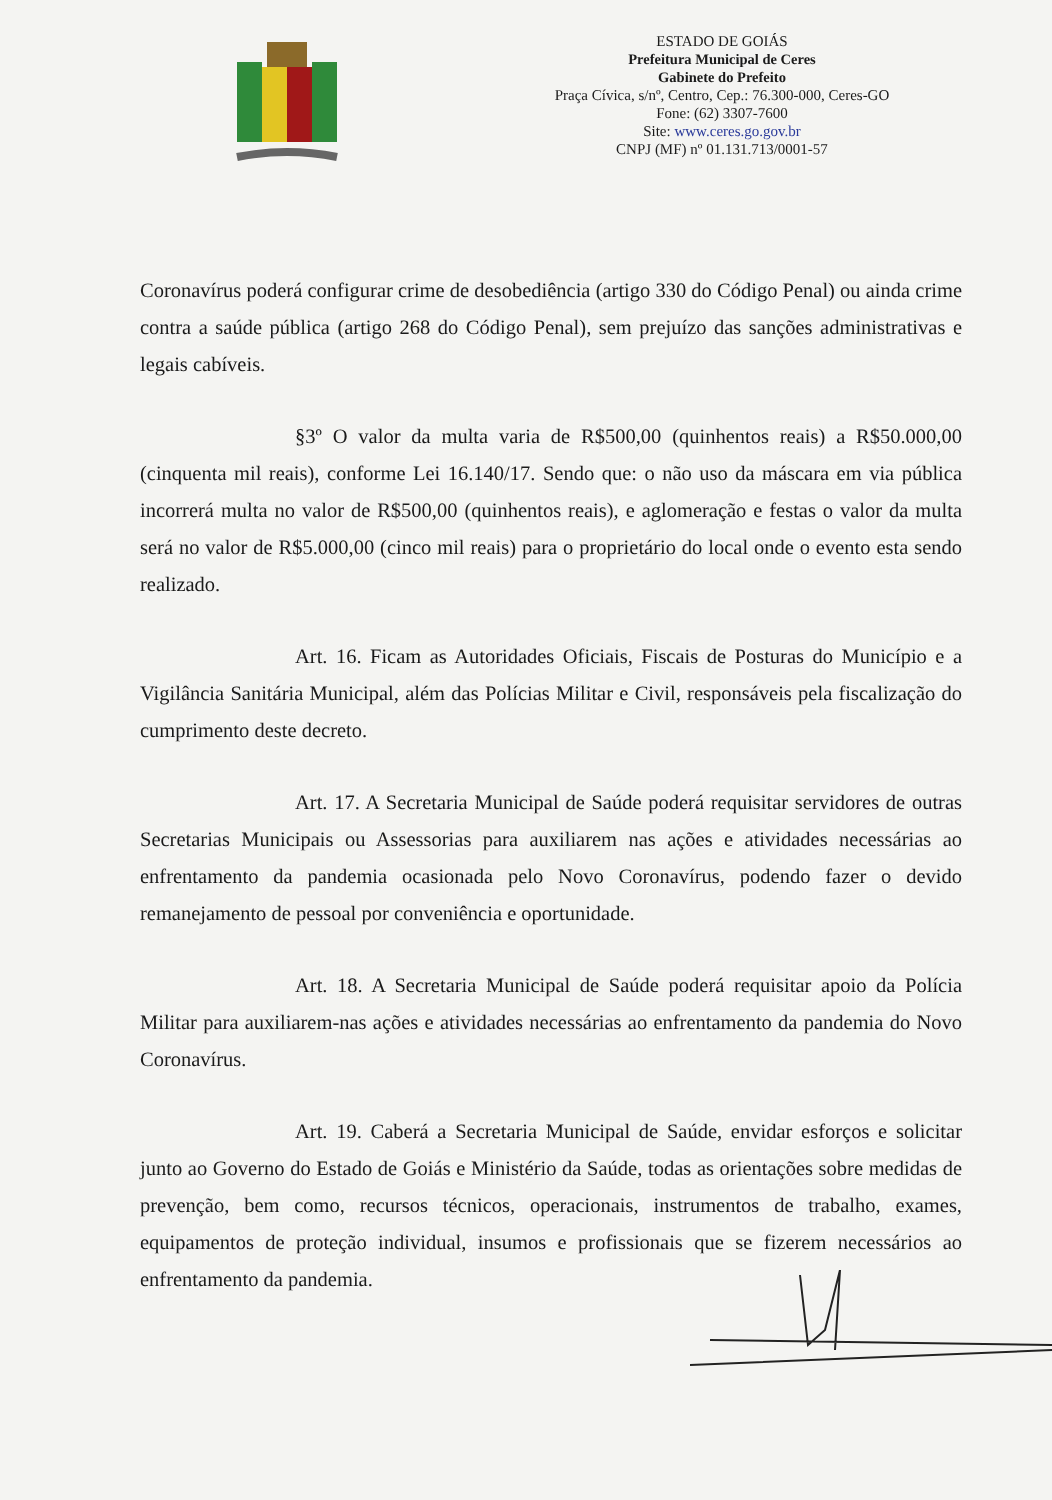ESTADO DE GOIÁS
Prefeitura Municipal de Ceres
Gabinete do Prefeito
Praça Cívica, s/nº, Centro, Cep.: 76.300-000, Ceres-GO
Fone: (62) 3307-7600
Site: www.ceres.go.gov.br
CNPJ (MF) nº 01.131.713/0001-57
Coronavírus poderá configurar crime de desobediência (artigo 330 do Código Penal) ou ainda crime contra a saúde pública (artigo 268 do Código Penal), sem prejuízo das sanções administrativas e legais cabíveis.
§3º O valor da multa varia de R$500,00 (quinhentos reais) a R$50.000,00 (cinquenta mil reais), conforme Lei 16.140/17. Sendo que: o não uso da máscara em via pública incorrerá multa no valor de R$500,00 (quinhentos reais), e aglomeração e festas o valor da multa será no valor de R$5.000,00 (cinco mil reais) para o proprietário do local onde o evento esta sendo realizado.
Art. 16. Ficam as Autoridades Oficiais, Fiscais de Posturas do Município e a Vigilância Sanitária Municipal, além das Polícias Militar e Civil, responsáveis pela fiscalização do cumprimento deste decreto.
Art. 17. A Secretaria Municipal de Saúde poderá requisitar servidores de outras Secretarias Municipais ou Assessorias para auxiliarem nas ações e atividades necessárias ao enfrentamento da pandemia ocasionada pelo Novo Coronavírus, podendo fazer o devido remanejamento de pessoal por conveniência e oportunidade.
Art. 18. A Secretaria Municipal de Saúde poderá requisitar apoio da Polícia Militar para auxiliarem-nas ações e atividades necessárias ao enfrentamento da pandemia do Novo Coronavírus.
Art. 19. Caberá a Secretaria Municipal de Saúde, envidar esforços e solicitar junto ao Governo do Estado de Goiás e Ministério da Saúde, todas as orientações sobre medidas de prevenção, bem como, recursos técnicos, operacionais, instrumentos de trabalho, exames, equipamentos de proteção individual, insumos e profissionais que se fizerem necessários ao enfrentamento da pandemia.